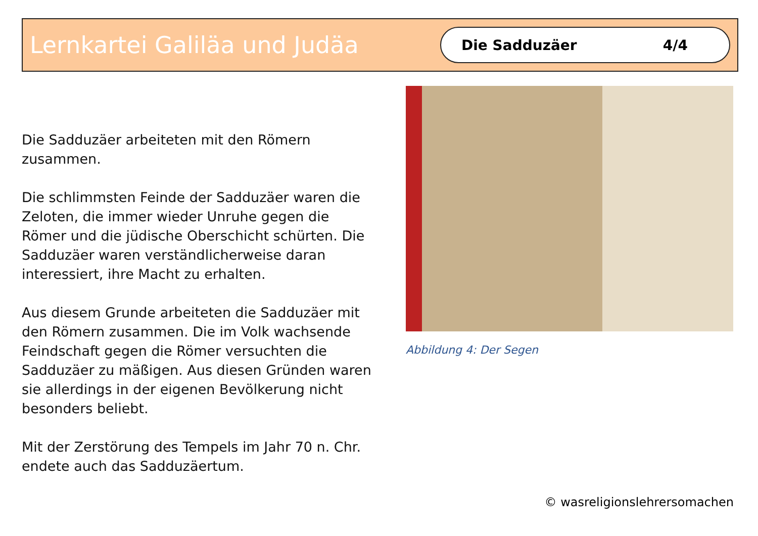Lernkartei Galiläa und Judäa
Die Sadduzäer 4/4
Die Sadduzäer arbeiteten mit den Römern zusammen.
Die schlimmsten Feinde der Sadduzäer waren die Zeloten, die immer wieder Unruhe gegen die Römer und die jüdische Oberschicht schürten. Die Sadduzäer waren verständlicherweise daran interessiert, ihre Macht zu erhalten.
Aus diesem Grunde arbeiteten die Sadduzäer mit den Römern zusammen. Die im Volk wachsende Feindschaft gegen die Römer versuchten die Sadduzäer zu mäßigen. Aus diesen Gründen waren sie allerdings in der eigenen Bevölkerung nicht besonders beliebt.
Mit der Zerstörung des Tempels im Jahr 70 n. Chr. endete auch das Sadduzäertum.
Abbildung 4: Der Segen
© wasreligionslehrersomachen